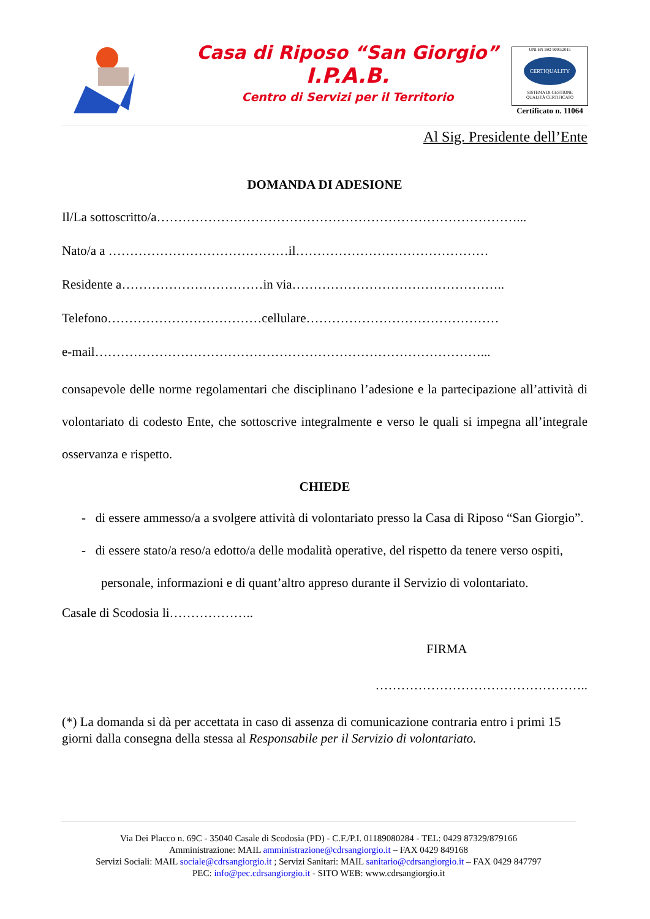Casa di Riposo “San Giorgio”
I.P.A.B.
Centro di Servizi per il Territorio
UNI EN ISO 9001:2015
CERTIQUALITY
SISTEMA DI GESTIONE
QUALITÀ CERTIFICATO
Certificato n. 11064
Al Sig. Presidente dell’Ente
DOMANDA DI ADESIONE
Il/La sottoscritto/a…………………………………………………………………………...
Nato/a a ……………………………………il………………………………………
Residente a……………………………in via…………………………………………..
Telefono………………………………cellulare………………………………………
e-mail………………………………………………………………………………...
consapevole delle norme regolamentari che disciplinano l’adesione e la partecipazione all’attività di volontariato di codesto Ente, che sottoscrive integralmente e verso le quali si impegna all’integrale osservanza e rispetto.
CHIEDE
- di essere ammesso/a a svolgere attività di volontariato presso la Casa di Riposo “San Giorgio”.
- di essere stato/a reso/a edotto/a delle modalità operative, del rispetto da tenere verso ospiti, personale, informazioni e di quant’altro appreso durante il Servizio di volontariato.
Casale di Scodosia li………………..
FIRMA
…………………………………………..
(*) La domanda si dà per accettata in caso di assenza di comunicazione contraria entro i primi 15 giorni dalla consegna della stessa al Responsabile per il Servizio di volontariato.
Via Dei Placco n. 69C - 35040 Casale di Scodosia (PD) - C.F./P.I. 01189080284 - TEL: 0429 87329/879166
Amministrazione: MAIL amministrazione@cdrsangiorgio.it – FAX 0429 849168
Servizi Sociali: MAIL sociale@cdrsangiorgio.it ; Servizi Sanitari: MAIL sanitario@cdrsangiorgio.it – FAX 0429 847797
PEC: info@pec.cdrsangiorgio.it - SITO WEB: www.cdrsangiorgio.it